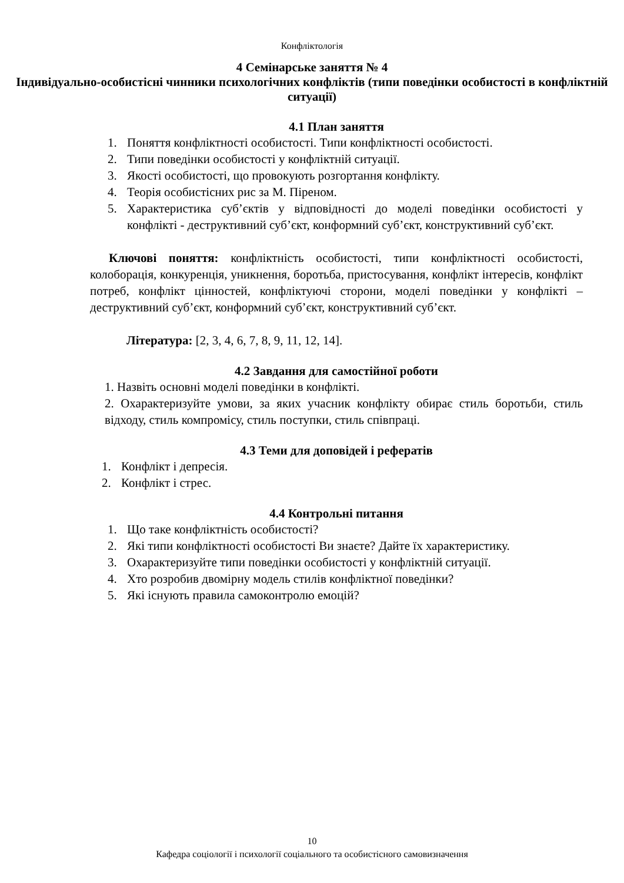Конфліктологія
4 Семінарське заняття № 4
Індивідуально-особистісні чинники психологічних конфліктів (типи поведінки особистості в конфліктній ситуації)
4.1 План заняття
1. Поняття конфліктності особистості. Типи конфліктності особистості.
2. Типи поведінки особистості у конфліктній ситуації.
3. Якості особистості, що провокують розгортання конфлікту.
4. Теорія особистісних рис за М. Піреном.
5. Характеристика суб’єктів у відповідності до моделі поведінки особистості у конфлікті - деструктивний суб’єкт, конформний суб’єкт, конструктивний суб’єкт.
Ключові поняття: конфліктність особистості, типи конфліктності особистості, колоборація, конкуренція, уникнення, боротьба, пристосування, конфлікт інтересів, конфлікт потреб, конфлікт цінностей, конфліктуючі сторони, моделі поведінки у конфлікті – деструктивний суб’єкт, конформний суб’єкт, конструктивний суб’єкт.
Література: [2, 3, 4, 6, 7, 8, 9, 11, 12, 14].
4.2 Завдання для самостійної роботи
1. Назвіть основні моделі поведінки в конфлікті.
2. Охарактеризуйте умови, за яких учасник конфлікту обирає стиль боротьби, стиль відходу, стиль компромісу, стиль поступки, стиль співпраці.
4.3 Теми для доповідей і рефератів
1. Конфлікт і депресія.
2. Конфлікт і стрес.
4.4 Контрольні питання
1. Що таке конфліктність особистості?
2. Які типи конфліктності особистості Ви знаєте? Дайте їх характеристику.
3. Охарактеризуйте типи поведінки особистості у конфліктній ситуації.
4. Хто розробив двомірну модель стилів конфліктної поведінки?
5. Які існують правила самоконтролю емоцій?
10
Кафедра соціології і психології соціального та особистісного самовизначення